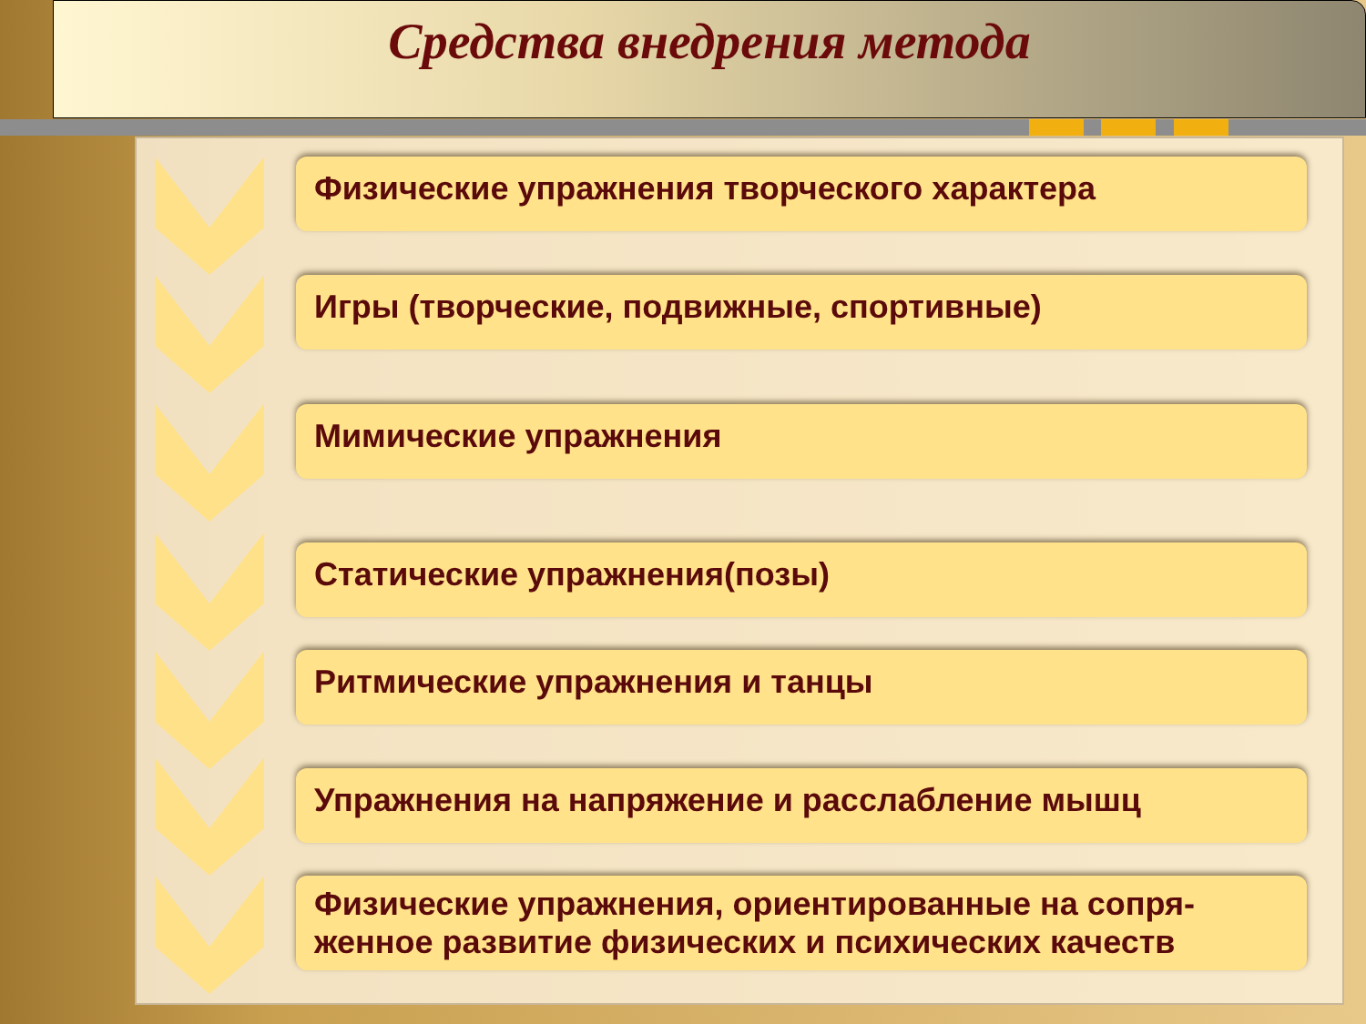Средства внедрения метода
Физические упражнения творческого характера
Игры (творческие, подвижные, спортивные)
Мимические упражнения
Статические упражнения(позы)
Ритмические упражнения и танцы
Упражнения на напряжение и расслабление мышц
Физические упражнения, ориентированные на сопря-
женное развитие физических и психических качеств